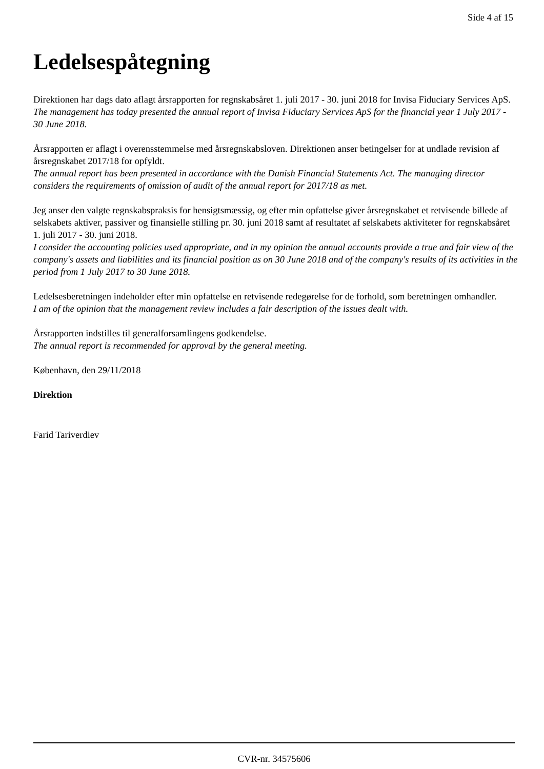Side 4 af 15
Ledelsespåtegning
Direktionen har dags dato aflagt årsrapporten for regnskabsåret 1. juli 2017 - 30. juni 2018 for Invisa Fiduciary Services ApS.
The management has today presented the annual report of Invisa Fiduciary Services ApS for the financial year 1 July 2017 - 30 June 2018.
Årsrapporten er aflagt i overensstemmelse med årsregnskabsloven. Direktionen anser betingelser for at undlade revision af årsregnskabet 2017/18 for opfyldt.
The annual report has been presented in accordance with the Danish Financial Statements Act. The managing director considers the requirements of omission of audit of the annual report for 2017/18 as met.
Jeg anser den valgte regnskabspraksis for hensigtsmæssig, og efter min opfattelse giver årsregnskabet et retvisende billede af selskabets aktiver, passiver og finansielle stilling pr. 30. juni 2018 samt af resultatet af selskabets aktiviteter for regnskabsåret 1. juli 2017 - 30. juni 2018.
I consider the accounting policies used appropriate, and in my opinion the annual accounts provide a true and fair view of the company's assets and liabilities and its financial position as on 30 June 2018 and of the company's results of its activities in the period from 1 July 2017 to 30 June 2018.
Ledelsesberetningen indeholder efter min opfattelse en retvisende redegørelse for de forhold, som beretningen omhandler.
I am of the opinion that the management review includes a fair description of the issues dealt with.
Årsrapporten indstilles til generalforsamlingens godkendelse.
The annual report is recommended for approval by the general meeting.
København, den 29/11/2018
Direktion
Farid Tariverdiev
CVR-nr. 34575606